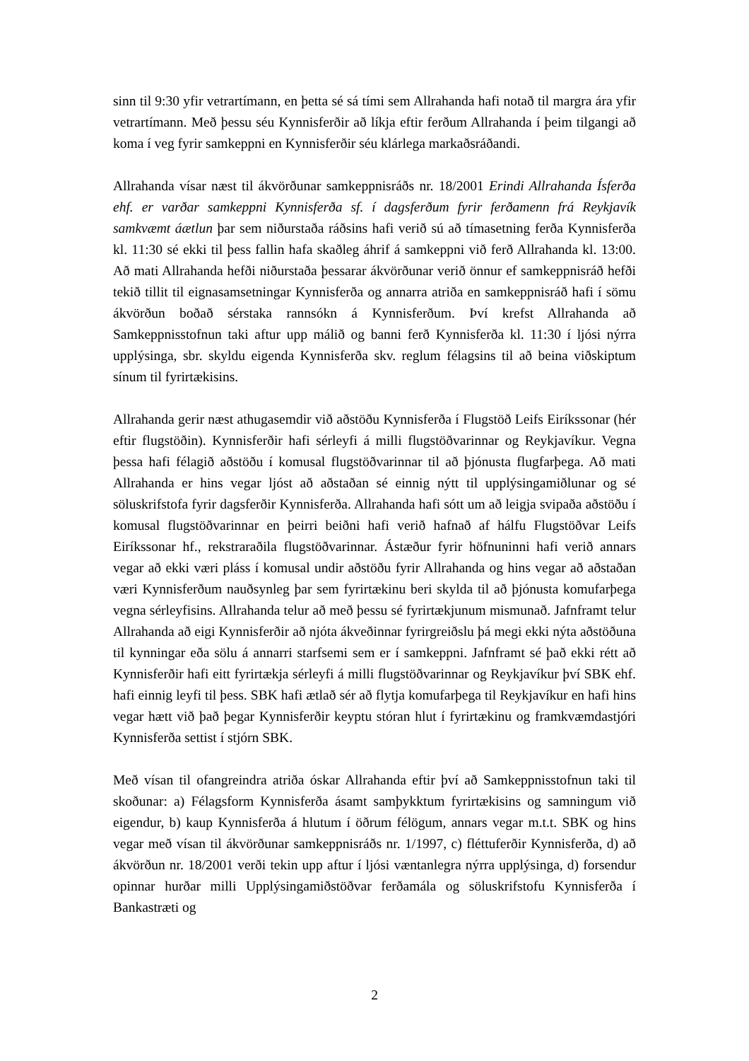sinn til 9:30 yfir vetrartímann, en þetta sé sá tími sem Allrahanda hafi notað til margra ára yfir vetrartímann. Með þessu séu Kynnisferðir að líkja eftir ferðum Allrahanda í þeim tilgangi að koma í veg fyrir samkeppni en Kynnisferðir séu klárlega markaðsráðandi.
Allrahanda vísar næst til ákvörðunar samkeppnisráðs nr. 18/2001 Erindi Allrahanda Ísferða ehf. er varðar samkeppni Kynnisferða sf. í dagsferðum fyrir ferðamenn frá Reykjavík samkvæmt áætlun þar sem niðurstaða ráðsins hafi verið sú að tímasetning ferða Kynnisferða kl. 11:30 sé ekki til þess fallin hafa skaðleg áhrif á samkeppni við ferð Allrahanda kl. 13:00. Að mati Allrahanda hefði niðurstaða þessarar ákvörðunar verið önnur ef samkeppnisráð hefði tekið tillit til eignasamsetningar Kynnisferða og annarra atriða en samkeppnisráð hafi í sömu ákvörðun boðað sérstaka rannsókn á Kynnisferðum. Því krefst Allrahanda að Samkeppnisstofnun taki aftur upp málið og banni ferð Kynnisferða kl. 11:30 í ljósi nýrra upplýsinga, sbr. skyldu eigenda Kynnisferða skv. reglum félagsins til að beina viðskiptum sínum til fyrirtækisins.
Allrahanda gerir næst athugasemdir við aðstöðu Kynnisferða í Flugstöð Leifs Eiríkssonar (hér eftir flugstöðin). Kynnisferðir hafi sérleyfi á milli flugstöðvarinnar og Reykjavíkur. Vegna þessa hafi félagið aðstöðu í komusal flugstöðvarinnar til að þjónusta flugfarþega. Að mati Allrahanda er hins vegar ljóst að aðstaðan sé einnig nýtt til upplýsingamiðlunar og sé söluskrifstofa fyrir dagsferðir Kynnisferða. Allrahanda hafi sótt um að leigja svipaða aðstöðu í komusal flugstöðvarinnar en þeirri beiðni hafi verið hafnað af hálfu Flugstöðvar Leifs Eiríkssonar hf., rekstraraðila flugstöðvarinnar. Ástæður fyrir höfnuninni hafi verið annars vegar að ekki væri pláss í komusal undir aðstöðu fyrir Allrahanda og hins vegar að aðstaðan væri Kynnisferðum nauðsynleg þar sem fyrirtækinu beri skylda til að þjónusta komufarþega vegna sérleyfisins. Allrahanda telur að með þessu sé fyrirtækjunum mismunað. Jafnframt telur Allrahanda að eigi Kynnisferðir að njóta ákveðinnar fyrirgreiðslu þá megi ekki nýta aðstöðuna til kynningar eða sölu á annarri starfsemi sem er í samkeppni. Jafnframt sé það ekki rétt að Kynnisferðir hafi eitt fyrirtækja sérleyfi á milli flugstöðvarinnar og Reykjavíkur því SBK ehf. hafi einnig leyfi til þess. SBK hafi ætlað sér að flytja komufarþega til Reykjavíkur en hafi hins vegar hætt við það þegar Kynnisferðir keyptu stóran hlut í fyrirtækinu og framkvæmdastjóri Kynnisferða settist í stjórn SBK.
Með vísan til ofangreindra atriða óskar Allrahanda eftir því að Samkeppnisstofnun taki til skoðunar: a) Félagsform Kynnisferða ásamt samþykktum fyrirtækisins og samningum við eigendur, b) kaup Kynnisferða á hlutum í öðrum félögum, annars vegar m.t.t. SBK og hins vegar með vísan til ákvörðunar samkeppnisráðs nr. 1/1997, c) fléttuferðir Kynnisferða, d) að ákvörðun nr. 18/2001 verði tekin upp aftur í ljósi væntanlegra nýrra upplýsinga, d) forsendur opinnar hurðar milli Upplýsingamiðstöðvar ferðamála og söluskrifstofu Kynnisferða í Bankastræti og
2